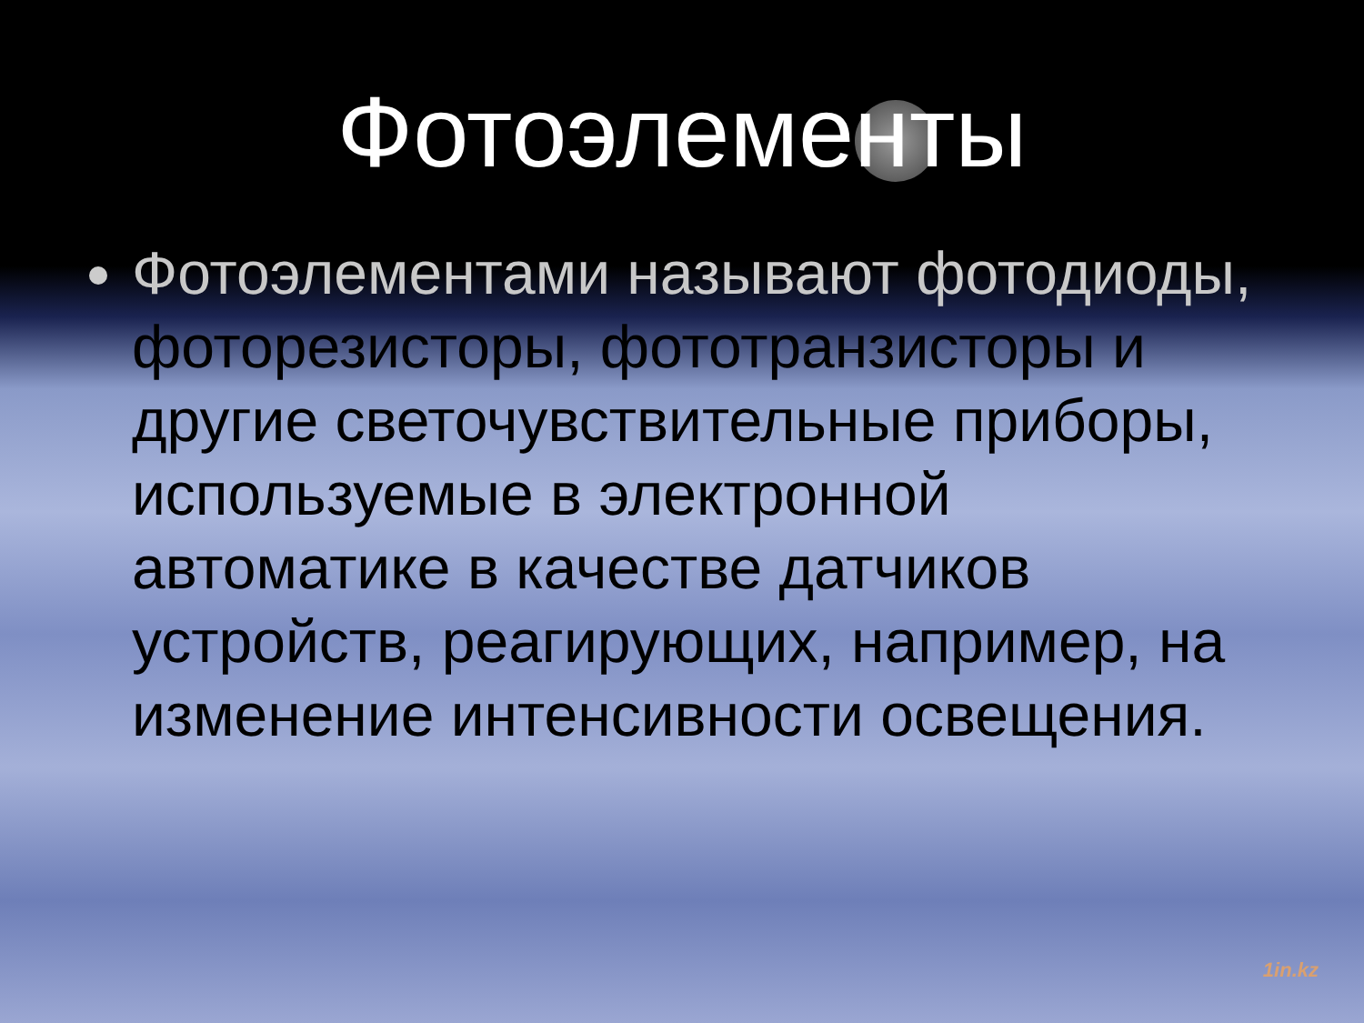Фотоэлементы
Фотоэлементами называют фотодиоды, фоторезисторы, фототранзисторы и другие светочувствительные приборы, используемые в электронной автоматике в качестве датчиков устройств, реагирующих, например, на изменение интенсивности освещения.
1in.kz